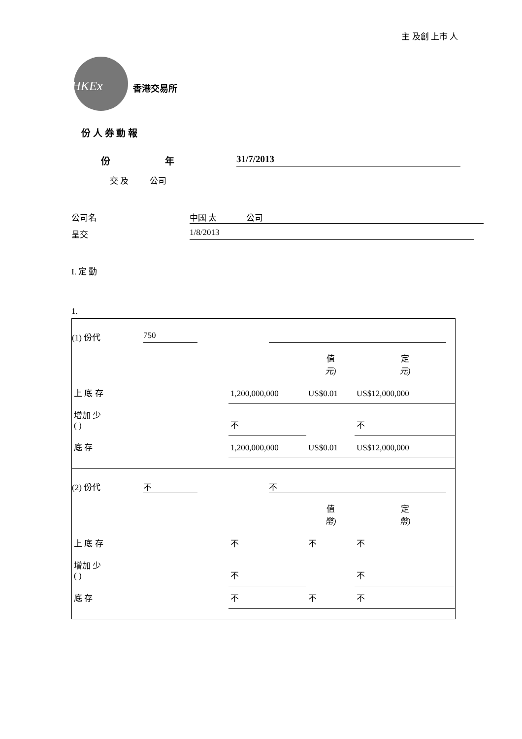主 及創 上市 人
HKEx 香港交易所
份 人 券 動 報
份 年 31/7/2013
交 及 公司
公司名 中國 太 公司
呈交 1/8/2013
I. 定 動
1.
(1) 份代 750
| | | 值 元) | 定 元) |
| 上 底 存 | 1,200,000,000 | US$0.01 | US$12,000,000 |
| 增加 少 ( ) | 不 | | 不 |
| 底 存 | 1,200,000,000 | US$0.01 | US$12,000,000 |
(2) 份代 不 不
| | | 值 幣) | 定 幣) |
| 上 底 存 | 不 | 不 | 不 |
| 增加 少 ( ) | 不 | | 不 |
| 底 存 | 不 | 不 | 不 |